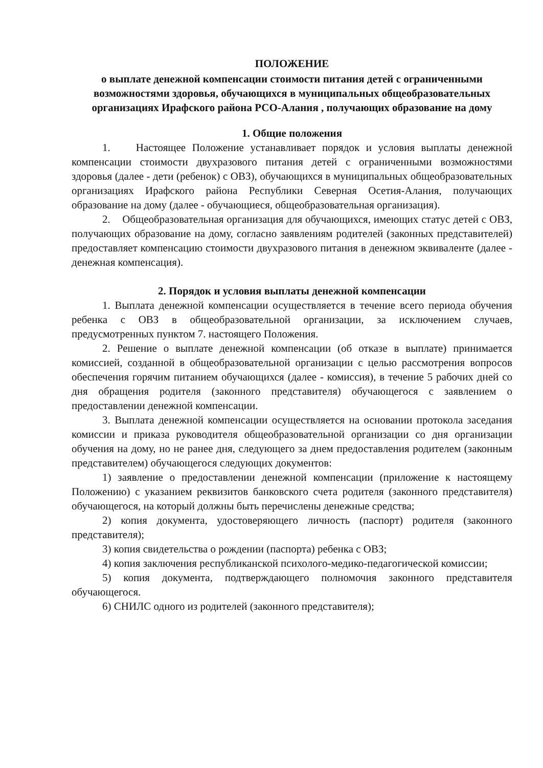ПОЛОЖЕНИЕ
о выплате денежной компенсации стоимости питания детей с ограниченными возможностями здоровья, обучающихся в муниципальных общеобразовательных организациях Ирафского района РСО-Алания , получающих образование на дому
1. Общие положения
1. Настоящее Положение устанавливает порядок и условия выплаты денежной компенсации стоимости двухразового питания детей с ограниченными возможностями здоровья (далее - дети (ребенок) с ОВЗ), обучающихся в муниципальных общеобразовательных организациях Ирафского района Республики Северная Осетия-Алания, получающих образование на дому (далее - обучающиеся, общеобразовательная организация).
2. Общеобразовательная организация для обучающихся, имеющих статус детей с ОВЗ, получающих образование на дому, согласно заявлениям родителей (законных представителей) предоставляет компенсацию стоимости двухразового питания в денежном эквиваленте (далее - денежная компенсация).
2. Порядок и условия выплаты денежной компенсации
1. Выплата денежной компенсации осуществляется в течение всего периода обучения ребенка с ОВЗ в общеобразовательной организации, за исключением случаев, предусмотренных пунктом 7. настоящего Положения.
2. Решение о выплате денежной компенсации (об отказе в выплате) принимается комиссией, созданной в общеобразовательной организации с целью рассмотрения вопросов обеспечения горячим питанием обучающихся (далее - комиссия), в течение 5 рабочих дней со дня обращения родителя (законного представителя) обучающегося с заявлением о предоставлении денежной компенсации.
3. Выплата денежной компенсации осуществляется на основании протокола заседания комиссии и приказа руководителя общеобразовательной организации со дня организации обучения на дому, но не ранее дня, следующего за днем предоставления родителем (законным представителем) обучающегося следующих документов:
1) заявление о предоставлении денежной компенсации (приложение к настоящему Положению) с указанием реквизитов банковского счета родителя (законного представителя) обучающегося, на который должны быть перечислены денежные средства;
2) копия документа, удостоверяющего личность (паспорт) родителя (законного представителя);
3) копия свидетельства о рождении (паспорта) ребенка с ОВЗ;
4) копия заключения республиканской психолого-медико-педагогической комиссии;
5) копия документа, подтверждающего полномочия законного представителя обучающегося.
6) СНИЛС одного из родителей (законного представителя);